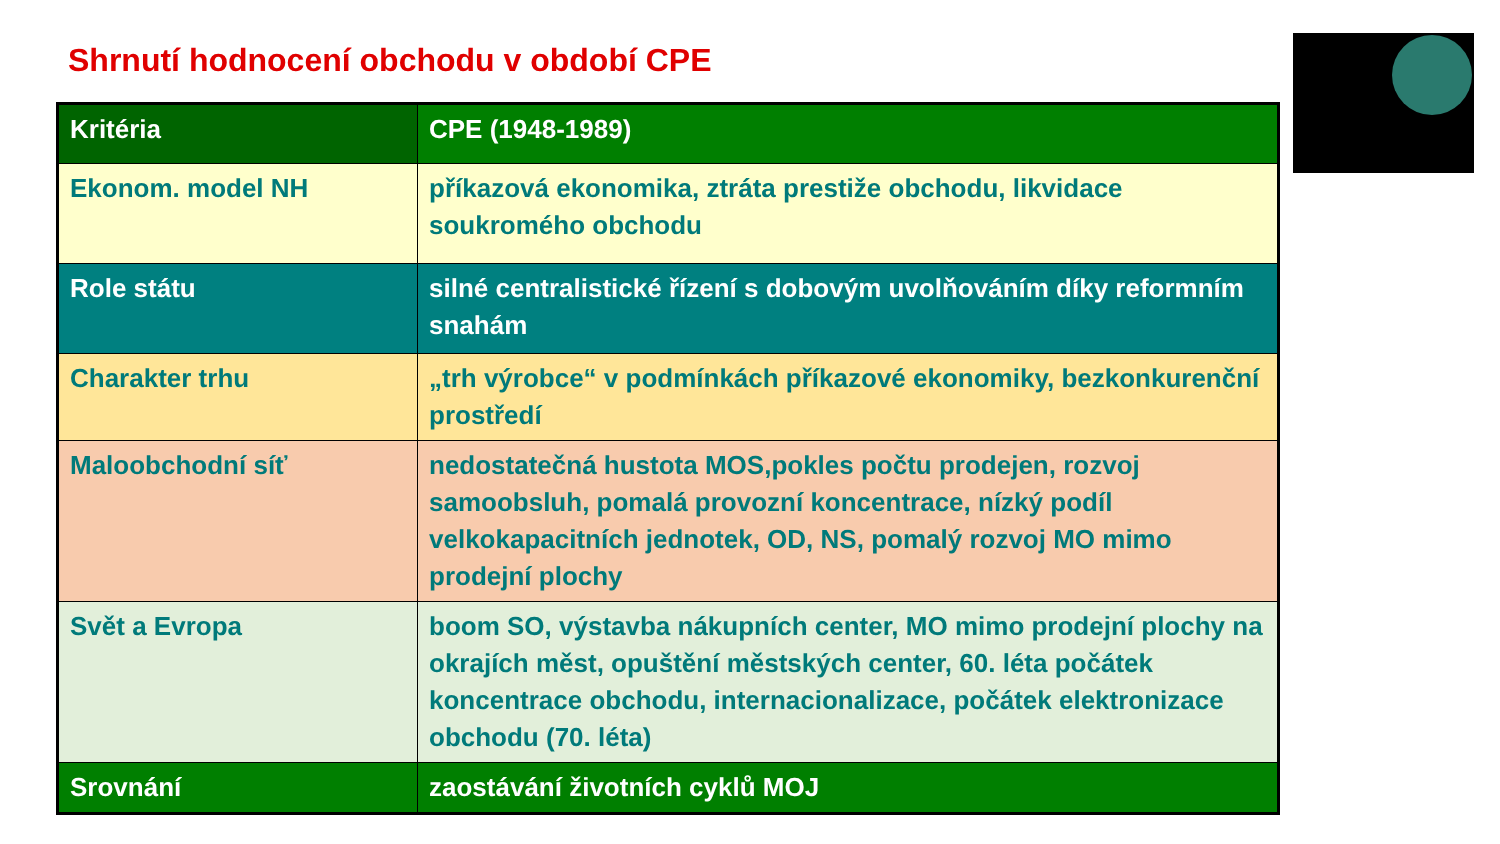Shrnutí hodnocení obchodu v období CPE
| Kritéria | CPE (1948-1989) |
| --- | --- |
| Ekonom. model NH | příkazová ekonomika, ztráta prestiže obchodu, likvidace soukromého obchodu |
| Role státu | silné centralistické řízení s dobovým uvolňováním díky reformním snahám |
| Charakter trhu | „trh výrobce“ v podmínkách příkazové ekonomiky, bezkonkurenční prostředí |
| Maloobchodní síť | nedostatečná hustota MOS,pokles počtu prodejen, rozvoj samoobsluh, pomalá provozní koncentrace, nízký podíl velkokapacitních jednotek, OD, NS, pomalý rozvoj MO mimo prodejní plochy |
| Svět a Evropa | boom SO, výstavba nákupních center, MO mimo prodejní plochy na okrajích měst, opuštění městských center, 60. léta počátek koncentrace obchodu, internacionalizace, počátek elektronizace obchodu (70. léta) |
| Srovnání | zaostávání životních cyklů MOJ |